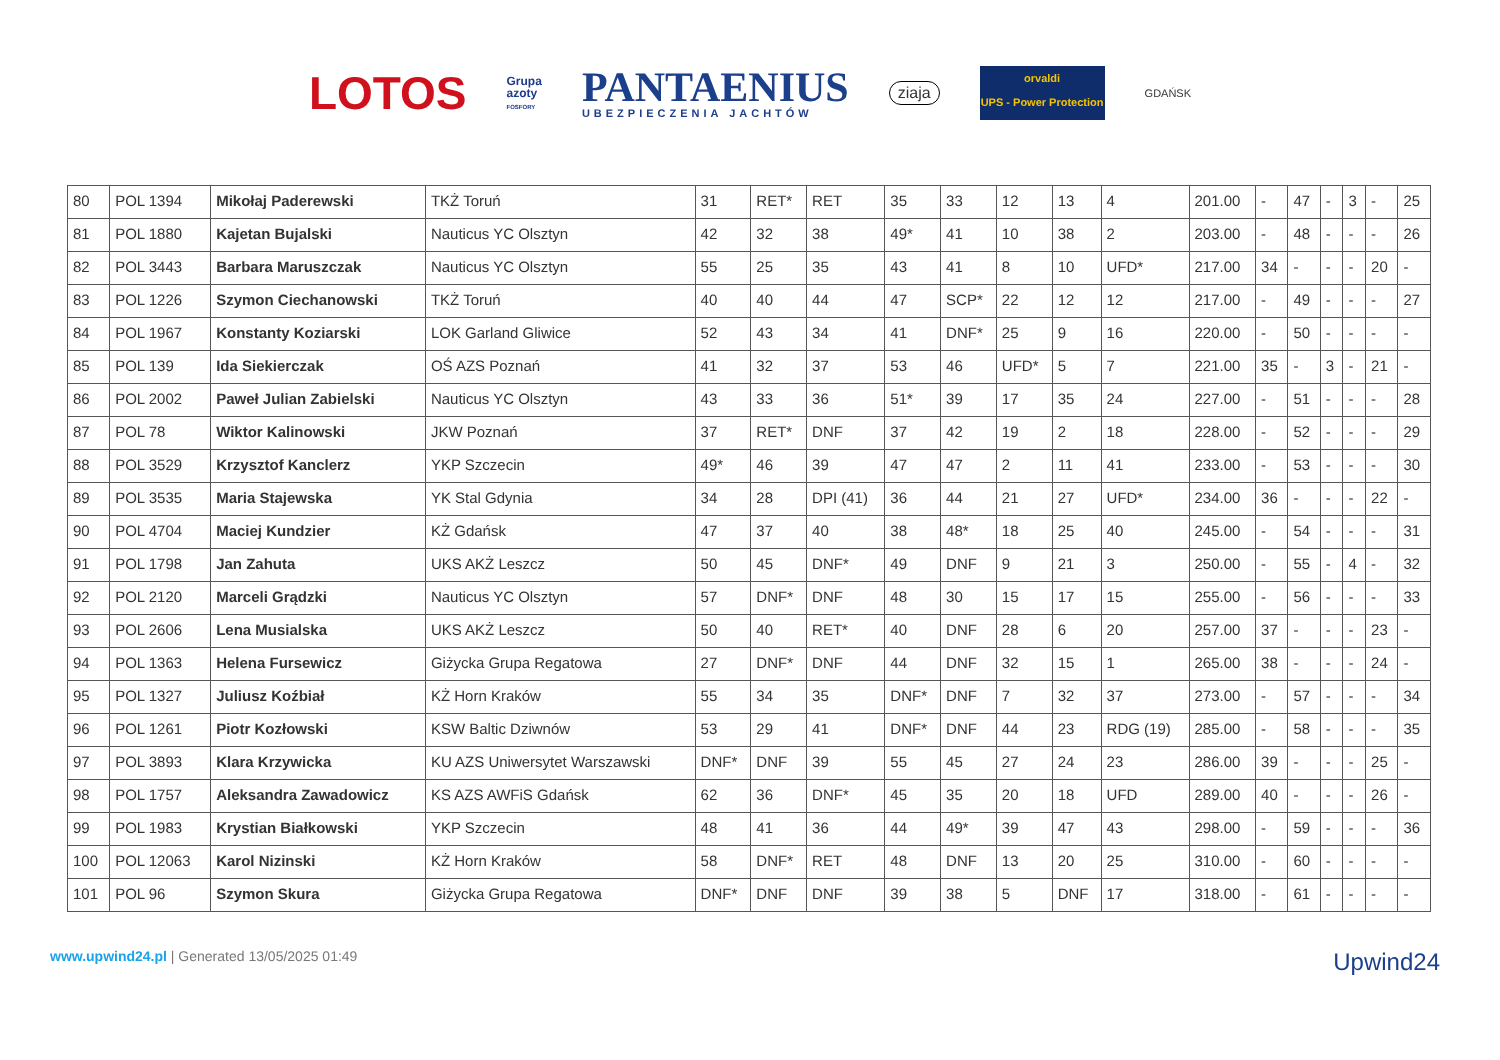LOTOS
Grupa
azoty
FOSFORY
PANTAENIUS
UBEZPIECZENIA JACHTÓW
ziaja
orvaldi
UPS - Power Protection
GDAŃSK
| 80 | POL 1394 | Mikołaj Paderewski | TKŻ Toruń | 31 | RET* | RET | 35 | 33 | 12 | 13 | 4 | 201.00 | - | 47 | - | 3 | - | 25 |
| 81 | POL 1880 | Kajetan Bujalski | Nauticus YC Olsztyn | 42 | 32 | 38 | 49* | 41 | 10 | 38 | 2 | 203.00 | - | 48 | - | - | - | 26 |
| 82 | POL 3443 | Barbara Maruszczak | Nauticus YC Olsztyn | 55 | 25 | 35 | 43 | 41 | 8 | 10 | UFD* | 217.00 | 34 | - | - | - | 20 | - |
| 83 | POL 1226 | Szymon Ciechanowski | TKŻ Toruń | 40 | 40 | 44 | 47 | SCP* | 22 | 12 | 12 | 217.00 | - | 49 | - | - | - | 27 |
| 84 | POL 1967 | Konstanty Koziarski | LOK Garland Gliwice | 52 | 43 | 34 | 41 | DNF* | 25 | 9 | 16 | 220.00 | - | 50 | - | - | - | - |
| 85 | POL 139 | Ida Siekierczak | OŚ AZS Poznań | 41 | 32 | 37 | 53 | 46 | UFD* | 5 | 7 | 221.00 | 35 | - | 3 | - | 21 | - |
| 86 | POL 2002 | Paweł Julian Zabielski | Nauticus YC Olsztyn | 43 | 33 | 36 | 51* | 39 | 17 | 35 | 24 | 227.00 | - | 51 | - | - | - | 28 |
| 87 | POL 78 | Wiktor Kalinowski | JKW Poznań | 37 | RET* | DNF | 37 | 42 | 19 | 2 | 18 | 228.00 | - | 52 | - | - | - | 29 |
| 88 | POL 3529 | Krzysztof Kanclerz | YKP Szczecin | 49* | 46 | 39 | 47 | 47 | 2 | 11 | 41 | 233.00 | - | 53 | - | - | - | 30 |
| 89 | POL 3535 | Maria Stajewska | YK Stal Gdynia | 34 | 28 | DPI (41) | 36 | 44 | 21 | 27 | UFD* | 234.00 | 36 | - | - | - | 22 | - |
| 90 | POL 4704 | Maciej Kundzier | KŻ Gdańsk | 47 | 37 | 40 | 38 | 48* | 18 | 25 | 40 | 245.00 | - | 54 | - | - | - | 31 |
| 91 | POL 1798 | Jan Zahuta | UKS AKŻ Leszcz | 50 | 45 | DNF* | 49 | DNF | 9 | 21 | 3 | 250.00 | - | 55 | - | 4 | - | 32 |
| 92 | POL 2120 | Marceli Grądzki | Nauticus YC Olsztyn | 57 | DNF* | DNF | 48 | 30 | 15 | 17 | 15 | 255.00 | - | 56 | - | - | - | 33 |
| 93 | POL 2606 | Lena Musialska | UKS AKŻ Leszcz | 50 | 40 | RET* | 40 | DNF | 28 | 6 | 20 | 257.00 | 37 | - | - | - | 23 | - |
| 94 | POL 1363 | Helena Fursewicz | Giżycka Grupa Regatowa | 27 | DNF* | DNF | 44 | DNF | 32 | 15 | 1 | 265.00 | 38 | - | - | - | 24 | - |
| 95 | POL 1327 | Juliusz Koźbiał | KŻ Horn Kraków | 55 | 34 | 35 | DNF* | DNF | 7 | 32 | 37 | 273.00 | - | 57 | - | - | - | 34 |
| 96 | POL 1261 | Piotr Kozłowski | KSW Baltic Dziwnów | 53 | 29 | 41 | DNF* | DNF | 44 | 23 | RDG (19) | 285.00 | - | 58 | - | - | - | 35 |
| 97 | POL 3893 | Klara Krzywicka | KU AZS Uniwersytet Warszawski | DNF* | DNF | 39 | 55 | 45 | 27 | 24 | 23 | 286.00 | 39 | - | - | - | 25 | - |
| 98 | POL 1757 | Aleksandra Zawadowicz | KS AZS AWFiS Gdańsk | 62 | 36 | DNF* | 45 | 35 | 20 | 18 | UFD | 289.00 | 40 | - | - | - | 26 | - |
| 99 | POL 1983 | Krystian Białkowski | YKP Szczecin | 48 | 41 | 36 | 44 | 49* | 39 | 47 | 43 | 298.00 | - | 59 | - | - | - | 36 |
| 100 | POL 12063 | Karol Nizinski | KŻ Horn Kraków | 58 | DNF* | RET | 48 | DNF | 13 | 20 | 25 | 310.00 | - | 60 | - | - | - | - |
| 101 | POL 96 | Szymon Skura | Giżycka Grupa Regatowa | DNF* | DNF | DNF | 39 | 38 | 5 | DNF | 17 | 318.00 | - | 61 | - | - | - | - |
www.upwind24.pl | Generated 13/05/2025 01:49
Upwind24